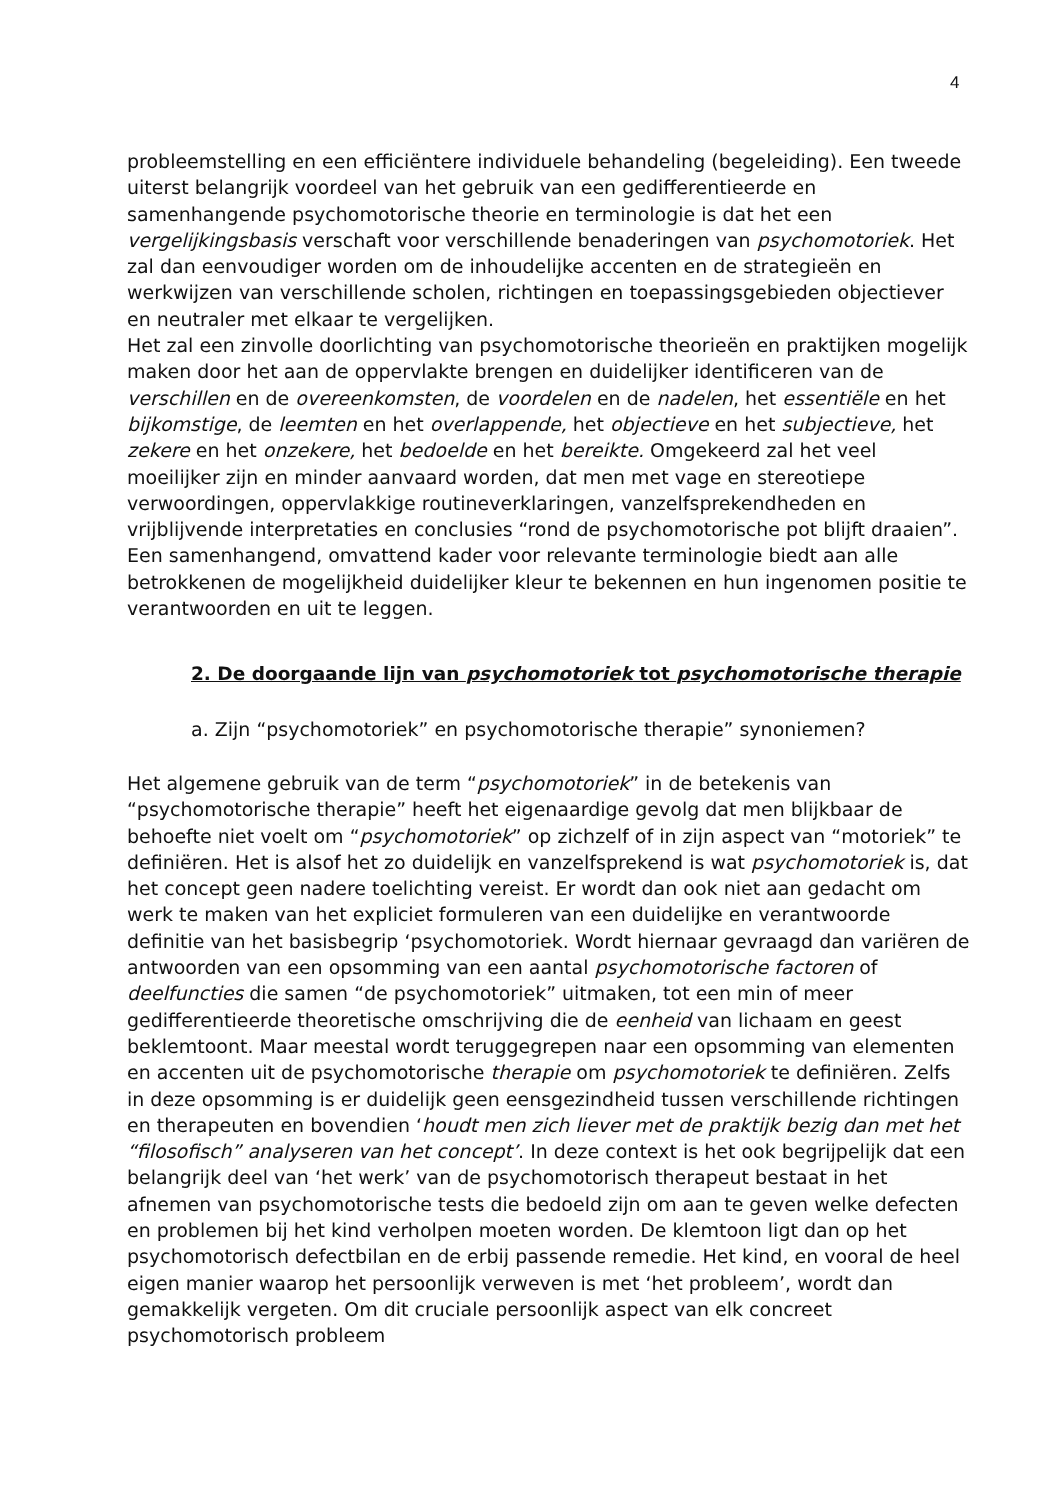4
probleemstelling en een efficiëntere individuele behandeling (begeleiding). Een tweede uiterst belangrijk voordeel van het gebruik van een gedifferentieerde en samenhangende psychomotorische theorie en terminologie is dat het een vergelijkingsbasis verschaft voor verschillende benaderingen van psychomotoriek. Het zal dan eenvoudiger worden om de inhoudelijke accenten en de strategieën en werkwijzen van verschillende scholen, richtingen en toepassingsgebieden objectiever en neutraler met elkaar te vergelijken.
Het zal een zinvolle doorlichting van psychomotorische theorieën en praktijken mogelijk maken door het aan de oppervlakte brengen en duidelijker identificeren van de verschillen en de overeenkomsten, de voordelen en de nadelen, het essentiële en het bijkomstige, de leemten en het overlappende, het objectieve en het subjectieve, het zekere en het onzekere, het bedoelde en het bereikte. Omgekeerd zal het veel moeilijker zijn en minder aanvaard worden, dat men met vage en stereotiepe verwoordingen, oppervlakkige routineverklaringen, vanzelfsprekendheden en vrijblijvende interpretaties en conclusies “rond de psychomotorische pot blijft draaien”. Een samenhangend, omvattend kader voor relevante terminologie biedt aan alle betrokkenen de mogelijkheid duidelijker kleur te bekennen en hun ingenomen positie te verantwoorden en uit te leggen.
2. De doorgaande lijn van psychomotoriek tot psychomotorische therapie
a. Zijn “psychomotoriek” en psychomotorische therapie” synoniemen?
Het algemene gebruik van de term “psychomotoriek” in de betekenis van “psychomotorische therapie” heeft het eigenaardige gevolg dat men blijkbaar de behoefte niet voelt om “psychomotoriek” op zichzelf of in zijn aspect van “motoriek” te definiëren. Het is alsof het zo duidelijk en vanzelfsprekend is wat psychomotoriek is, dat het concept geen nadere toelichting vereist. Er wordt dan ook niet aan gedacht om werk te maken van het expliciet formuleren van een duidelijke en verantwoorde definitie van het basisbegrip ‘psychomotoriek. Wordt hiernaar gevraagd dan variëren de antwoorden van een opsomming van een aantal psychomotorische factoren of deelfuncties die samen “de psychomotoriek” uitmaken, tot een min of meer gedifferentieerde theoretische omschrijving die de eenheid van lichaam en geest beklemtoont. Maar meestal wordt teruggegrepen naar een opsomming van elementen en accenten uit de psychomotorische therapie om psychomotoriek te definiëren. Zelfs in deze opsomming is er duidelijk geen eensgezindheid tussen verschillende richtingen en therapeuten en bovendien ‘houdt men zich liever met de praktijk bezig dan met het “filosofisch” analyseren van het concept’. In deze context is het ook begrijpelijk dat een belangrijk deel van ‘het werk’ van de psychomotorisch therapeut bestaat in het afnemen van psychomotorische tests die bedoeld zijn om aan te geven welke defecten en problemen bij het kind verholpen moeten worden. De klemtoon ligt dan op het psychomotorisch defectbilan en de erbij passende remedie. Het kind, en vooral de heel eigen manier waarop het persoonlijk verweven is met ‘het probleem’, wordt dan gemakkelijk vergeten. Om dit cruciale persoonlijk aspect van elk concreet psychomotorisch probleem